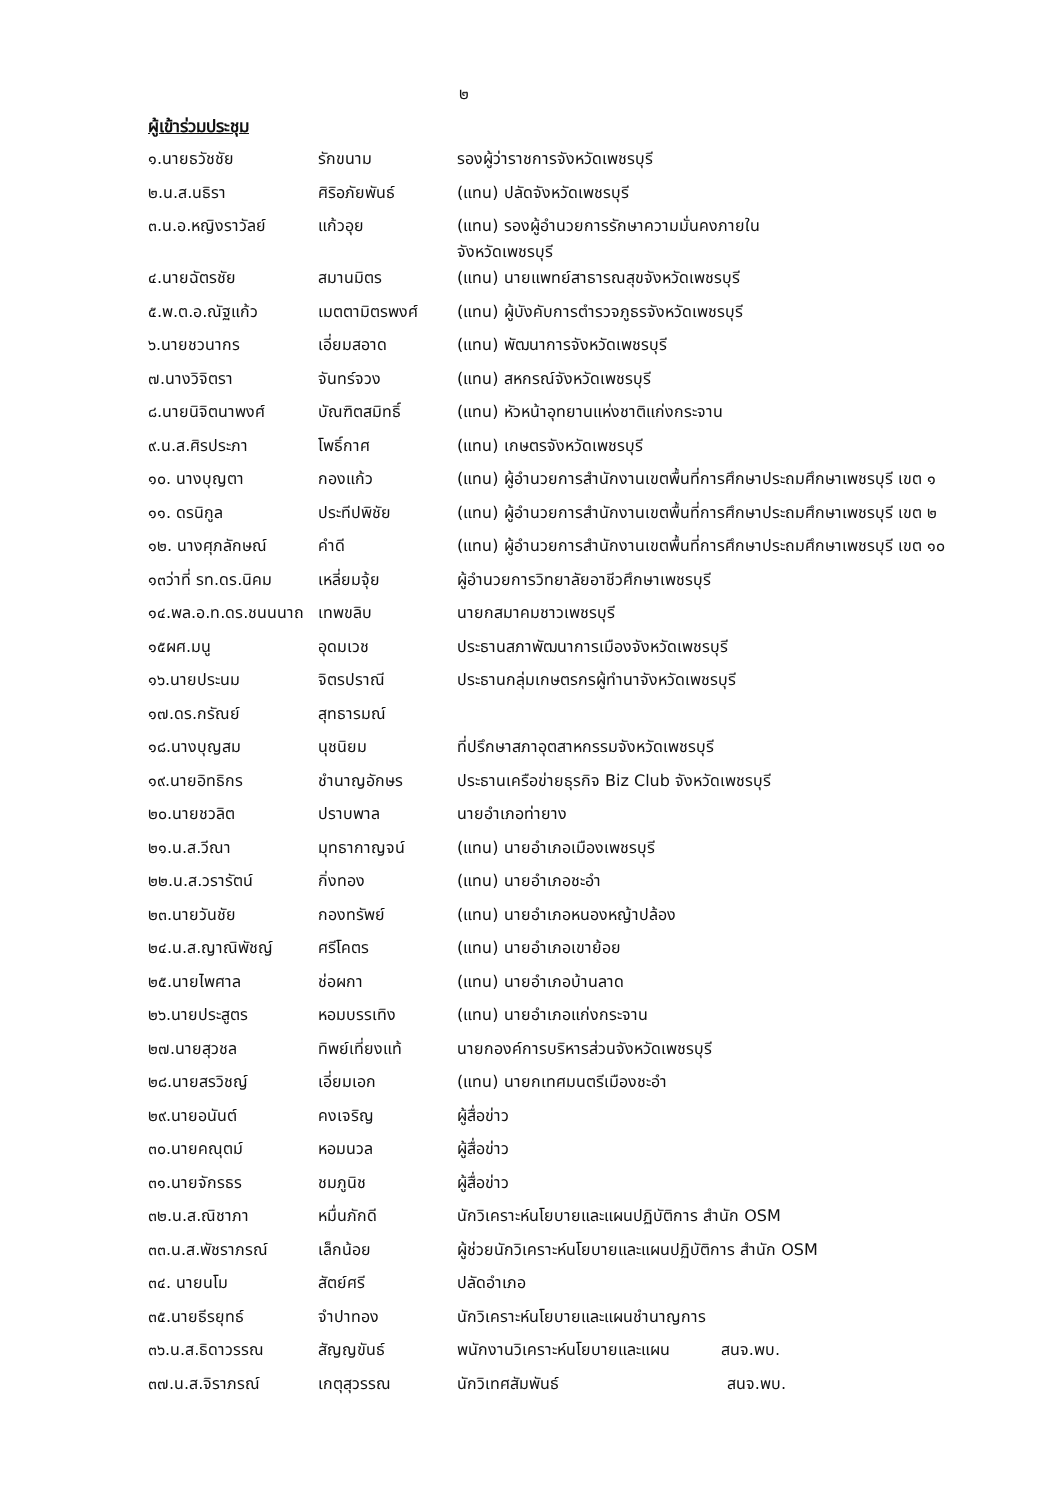๒
ผู้เข้าร่วมประชุม
| ๑.นายธวัชชัย | รักขนาม | รองผู้ว่าราชการจังหวัดเพชรบุรี |
| ๒.น.ส.นธิรา | ศิริอภัยพันธ์ | (แทน) ปลัดจังหวัดเพชรบุรี |
| ๓.น.อ.หญิงราวัลย์ | แก้วอุย | (แทน) รองผู้อำนวยการรักษาความมั่นคงภายใน จังหวัดเพชรบุรี |
| ๔.นายฉัตรชัย | สมานมิตร | (แทน) นายแพทย์สาธารณสุขจังหวัดเพชรบุรี |
| ๕.พ.ต.อ.ณัฐแก้ว | เมตตามิตรพงศ์ | (แทน) ผู้บังคับการตำรวจภูธรจังหวัดเพชรบุรี |
| ๖.นายชวนากร | เอี่ยมสอาด | (แทน) พัฒนาการจังหวัดเพชรบุรี |
| ๗.นางวิจิตรา | จันทร์จวง | (แทน) สหกรณ์จังหวัดเพชรบุรี |
| ๘.นายนิจิตนาพงศ์ | บัณฑิตสมิทธิ์ | (แทน) หัวหน้าอุทยานแห่งชาติแก่งกระจาน |
| ๙.น.ส.ศิรประภา | โพธิ์กาศ | (แทน) เกษตรจังหวัดเพชรบุรี |
| ๑๐. นางบุญตา | กองแก้ว | (แทน) ผู้อำนวยการสำนักงานเขตพื้นที่การศึกษาประถมศึกษาเพชรบุรี เขต ๑ |
| ๑๑. ดรนิกูล | ประทีปพิชัย | (แทน) ผู้อำนวยการสำนักงานเขตพื้นที่การศึกษาประถมศึกษาเพชรบุรี เขต ๒ |
| ๑๒. นางศุภลักษณ์ | คำดี | (แทน) ผู้อำนวยการสำนักงานเขตพื้นที่การศึกษาประถมศึกษาเพชรบุรี เขต ๑๐ |
| ๑๓ว่าที่ รท.ดร.นิคม | เหลี่ยมจุ้ย | ผู้อำนวยการวิทยาลัยอาชีวศึกษาเพชรบุรี |
| ๑๔.พล.อ.ท.ดร.ชนนนาถ | เทพขลิบ | นายกสมาคมชาวเพชรบุรี |
| ๑๕ผศ.มนู | อุดมเวช | ประธานสภาพัฒนาการเมืองจังหวัดเพชรบุรี |
| ๑๖.นายประนม | จิตรปราณี | ประธานกลุ่มเกษตรกรผู้ทำนาจังหวัดเพชรบุรี |
| ๑๗.ดร.กรัณย์ | สุทธารมณ์ | |
| ๑๘.นางบุญสม | นุชนิยม | ที่ปรึกษาสภาอุตสาหกรรมจังหวัดเพชรบุรี |
| ๑๙.นายอิทธิกร | ชำนาญอักษร | ประธานเครือข่ายธุรกิจ Biz Club จังหวัดเพชรบุรี |
| ๒๐.นายชวลิต | ปราบพาล | นายอำเภอท่ายาง |
| ๒๑.น.ส.วีณา | มุทธากาญจน์ | (แทน) นายอำเภอเมืองเพชรบุรี |
| ๒๒.น.ส.วรารัตน์ | กิ่งทอง | (แทน) นายอำเภอชะอำ |
| ๒๓.นายวันชัย | กองทรัพย์ | (แทน) นายอำเภอหนองหญ้าปล้อง |
| ๒๔.น.ส.ญาณิพัชญ์ | ศรีโคตร | (แทน) นายอำเภอเขาย้อย |
| ๒๕.นายไพศาล | ช่อผกา | (แทน) นายอำเภอบ้านลาด |
| ๒๖.นายประสูตร | หอมบรรเทิง | (แทน) นายอำเภอแก่งกระจาน |
| ๒๗.นายสุวชล | ทิพย์เที่ยงแท้ | นายกองค์การบริหารส่วนจังหวัดเพชรบุรี |
| ๒๘.นายสรวิชญ์ | เอี่ยมเอก | (แทน) นายกเทศมนตรีเมืองชะอำ |
| ๒๙.นายอนันต์ | คงเจริญ | ผู้สื่อข่าว |
| ๓๐.นายคณุตม์ | หอมนวล | ผู้สื่อข่าว |
| ๓๑.นายจักรธร | ชมภูนิช | ผู้สื่อข่าว |
| ๓๒.น.ส.ณิชาภา | หมื่นภักดี | นักวิเคราะห์นโยบายและแผนปฏิบัติการ สำนัก OSM |
| ๓๓.น.ส.พัชราภรณ์ | เล็กน้อย | ผู้ช่วยนักวิเคราะห์นโยบายและแผนปฏิบัติการ สำนัก OSM |
| ๓๔. นายนโม | สัตย์ศรี | ปลัดอำเภอ |
| ๓๕.นายธีรยุทธ์ | จำปาทอง | นักวิเคราะห์นโยบายและแผนชำนาญการ |
| ๓๖.น.ส.ธิดาวรรณ | สัญญขันธ์ | พนักงานวิเคราะห์นโยบายและแผน สนจ.พบ. |
| ๓๗.น.ส.จิราภรณ์ | เกตุสุวรรณ | นักวิเทศสัมพันธ์ สนจ.พบ. |